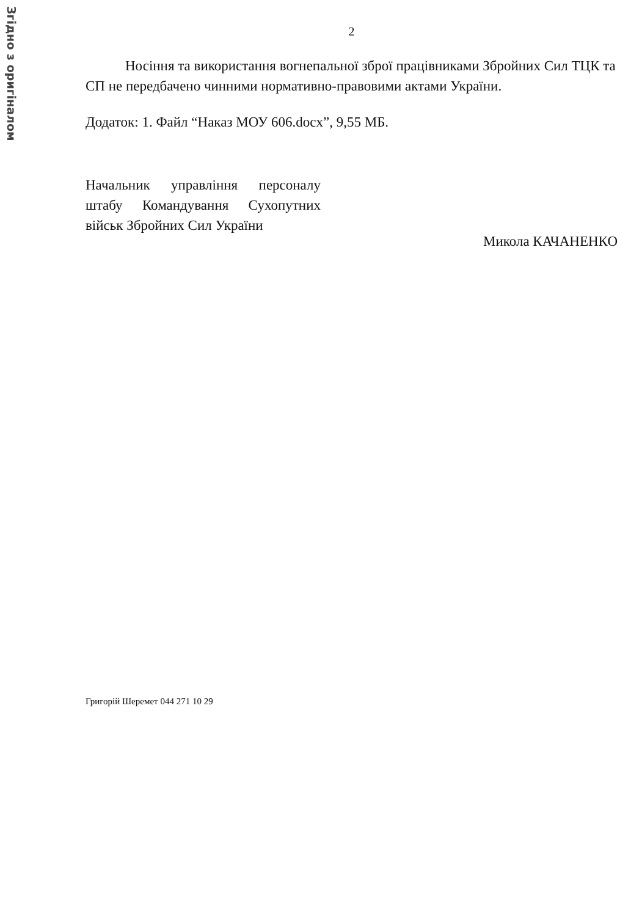Згідно з оригіналом
2
Носіння та використання вогнепальної зброї працівниками Збройних Сил ТЦК та СП не передбачено чинними нормативно-правовими актами України.
Додаток: 1. Файл “Наказ МОУ 606.docx”, 9,55 МБ.
Начальник управління персоналу штабу Командування Сухопутних військ Збройних Сил України
Микола КАЧАНЕНКО
Григорій Шеремет 044 271 10 29